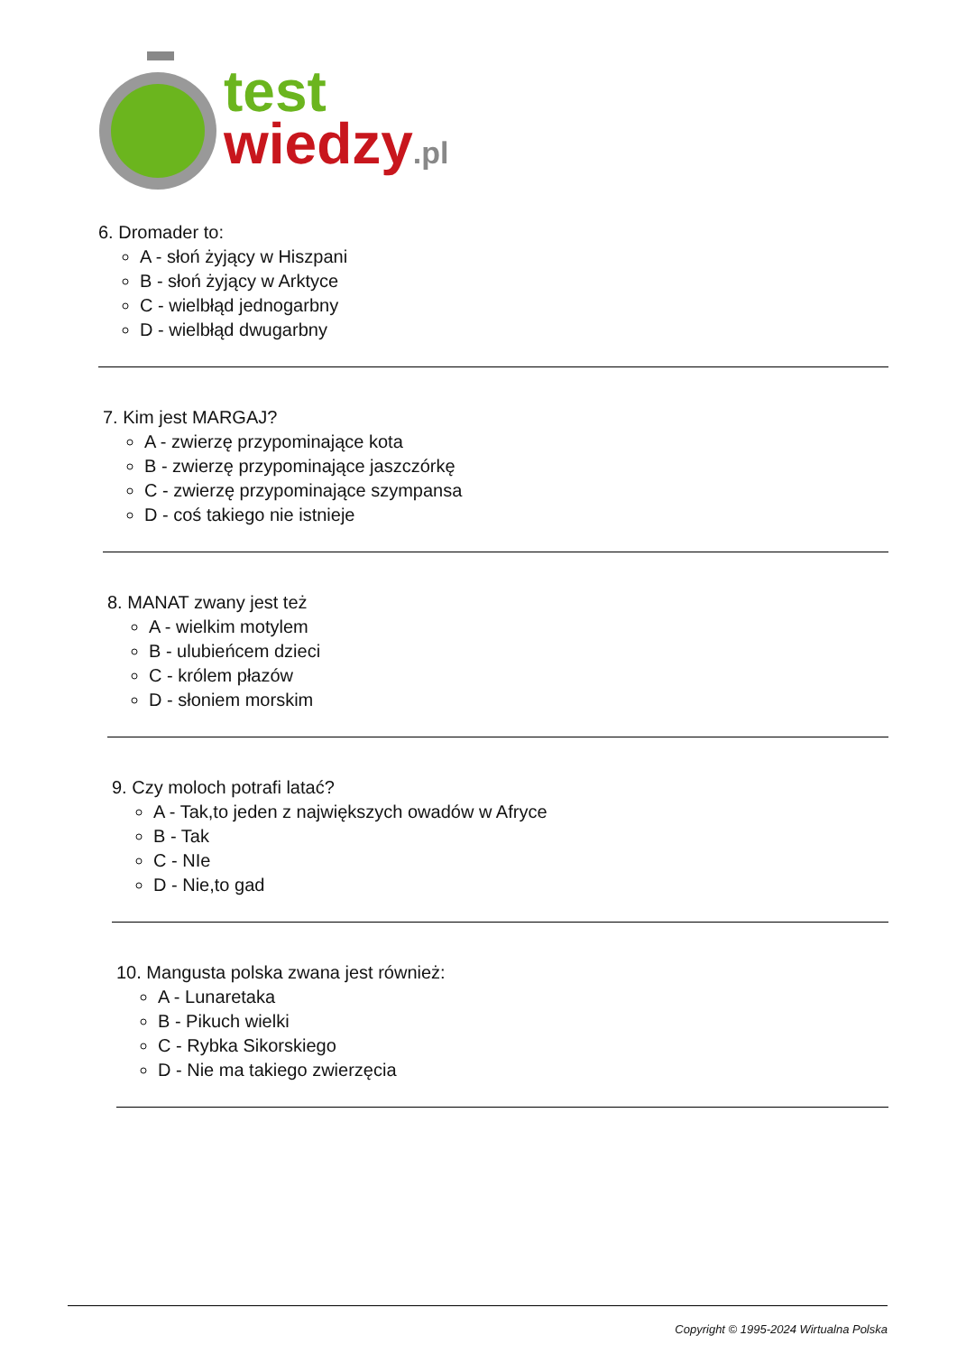test
wiedzy.pl
6. Dromader to:
A - słoń żyjący w Hiszpani
B - słoń żyjący w Arktyce
C - wielbłąd jednogarbny
D - wielbłąd dwugarbny
7. Kim jest MARGAJ?
A - zwierzę przypominające kota
B - zwierzę przypominające jaszczórkę
C - zwierzę przypominające szympansa
D - coś takiego nie istnieje
8. MANAT zwany jest też
A - wielkim motylem
B - ulubieńcem dzieci
C - królem płazów
D - słoniem morskim
9. Czy moloch potrafi latać?
A - Tak,to jeden z największych owadów w Afryce
B - Tak
C - NIe
D - Nie,to gad
10. Mangusta polska zwana jest również:
A - Lunaretaka
B - Pikuch wielki
C - Rybka Sikorskiego
D - Nie ma takiego zwierzęcia
Copyright © 1995-2024 Wirtualna Polska